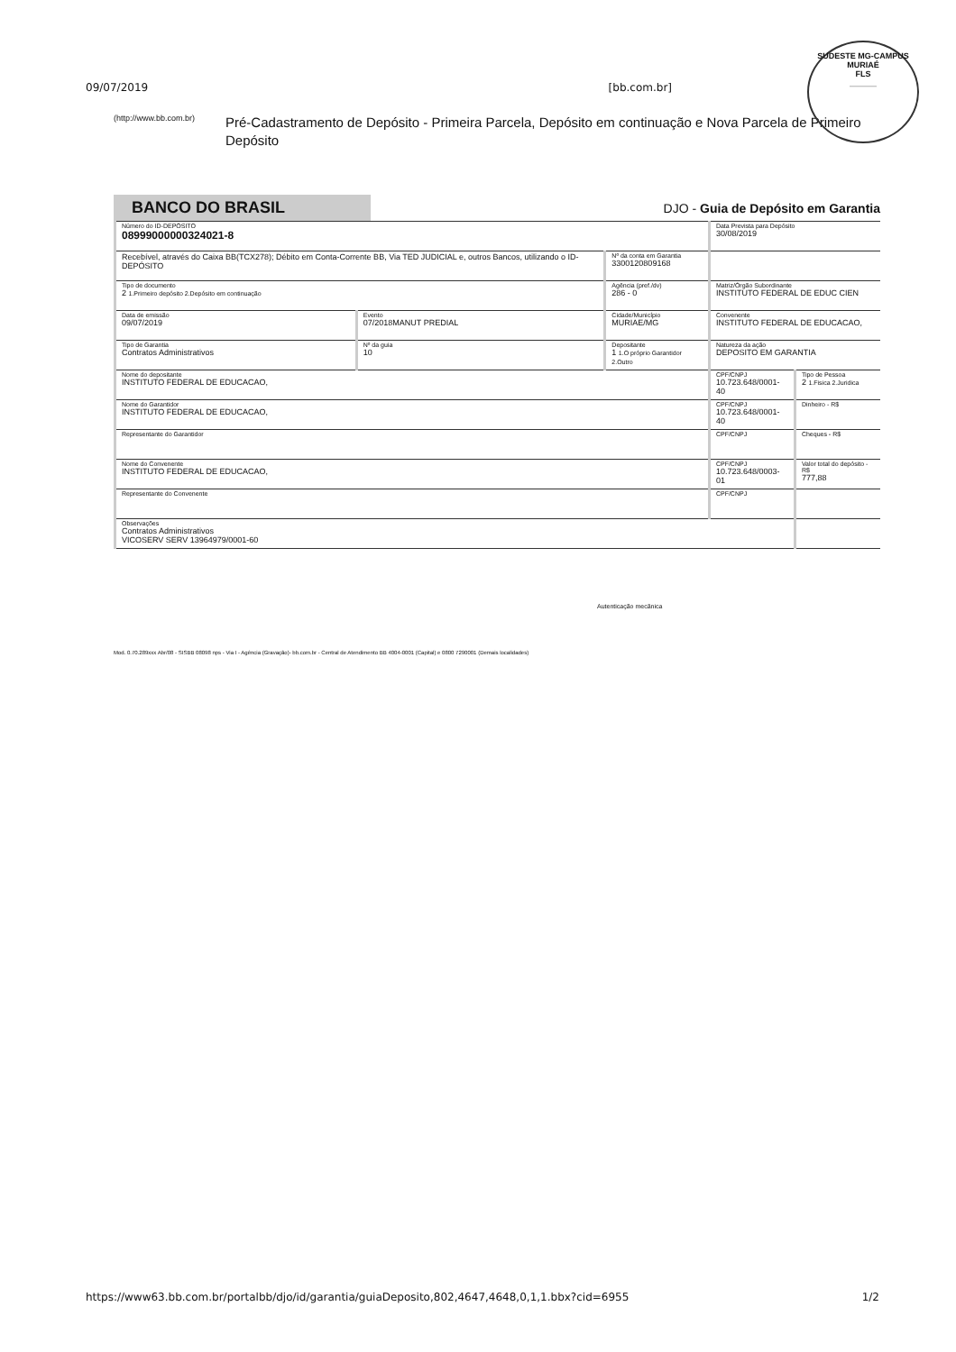SUDESTE MG-CAMPUS MURIAÉ
FLS
______
09/07/2019 [bb.com.br]
(http://www.bb.com.br)
Pré-Cadastramento de Depósito - Primeira Parcela, Depósito em continuação e Nova Parcela de Primeiro Depósito
BANCO DO BRASIL
DJO - Guia de Depósito em Garantia
| Número do ID-DEPÓSITO 08999000000324021-8 | | | Data Prevista para Depósito 30/08/2019 | |
| Recebível, através do Caixa BB(TCX278); Débito em Conta-Corrente BB, Via TED JUDICIAL e, outros Bancos, utilizando o ID-DEPÓSITO | | Nº da conta em Garantia 3300120809168 | | |
| Tipo de documento 2 1.Primeiro depósito 2.Depósito em continuação | | Agência (pref./dv) 286 - 0 | Matriz/Órgão Subordinante INSTITUTO FEDERAL DE EDUC CIEN | |
| Data de emissão 09/07/2019 | Evento 07/2018MANUT PREDIAL | Cidade/Município MURIAE/MG | Convenente INSTITUTO FEDERAL DE EDUCACAO, | |
| Tipo de Garantia Contratos Administrativos | Nº da guia 10 | Depositante 1 1.O próprio Garantidor 2.Outro | Natureza da ação DEPOSITO EM GARANTIA | |
| Nome do depositante INSTITUTO FEDERAL DE EDUCACAO, | | | CPF/CNPJ 10.723.648/0001-40 | Tipo de Pessoa 2 1.Fisica 2.Juridica |
| Nome do Garantidor INSTITUTO FEDERAL DE EDUCACAO, | | | CPF/CNPJ 10.723.648/0001-40 | Dinheiro - R$ |
| Representante do Garantidor | | | CPF/CNPJ | Cheques - R$ |
| Nome do Convenente INSTITUTO FEDERAL DE EDUCACAO, | | | CPF/CNPJ 10.723.648/0003-01 | Valor total do depósito - R$ 777,88 |
| Representante do Convenente | | | CPF/CNPJ | |
| Observações Contratos Administrativos VICOSERV SERV 13964979/0001-60 | | | | |
Autenticação mecânica
Mod. 0.70.289xxx Abr/08 - SISBB 08098 nps - Via I - Agência (Gravação)- bb.com.br - Central de Atendimento BB 4004-0001 (Capital) e 0800 7290001 (Demais localidades)
https://www63.bb.com.br/portalbb/djo/id/garantia/guiaDeposito,802,4647,4648,0,1,1.bbx?cid=6955 1/2